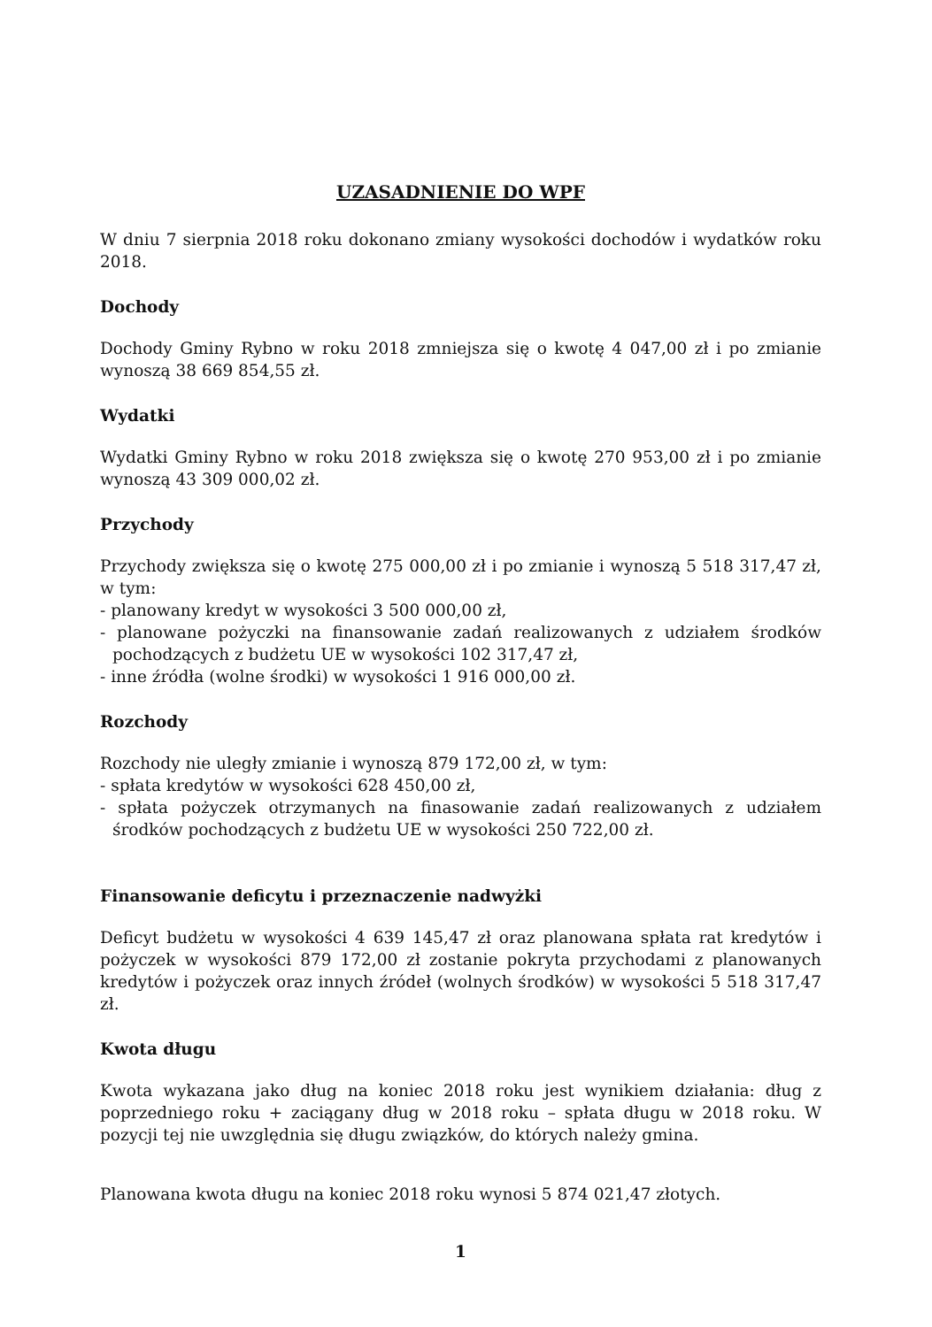UZASADNIENIE DO WPF
W dniu 7 sierpnia 2018 roku dokonano zmiany wysokości dochodów i wydatków roku 2018.
Dochody
Dochody Gminy Rybno w roku 2018 zmniejsza się o kwotę 4 047,00 zł i po zmianie wynoszą 38 669 854,55 zł.
Wydatki
Wydatki Gminy Rybno w roku 2018 zwiększa się o kwotę 270 953,00 zł i po zmianie wynoszą 43 309 000,02 zł.
Przychody
Przychody zwiększa się o kwotę 275 000,00 zł i po zmianie i wynoszą 5 518 317,47 zł, w tym:
- planowany kredyt w wysokości 3 500 000,00 zł,
- planowane pożyczki na finansowanie zadań realizowanych z udziałem środków pochodzących z budżetu UE w wysokości 102 317,47 zł,
- inne źródła (wolne środki) w wysokości 1 916 000,00 zł.
Rozchody
Rozchody nie uległy zmianie i wynoszą 879 172,00 zł, w tym:
- spłata kredytów w wysokości 628 450,00 zł,
- spłata pożyczek otrzymanych na finasowanie zadań realizowanych z udziałem środków pochodzących z budżetu UE w wysokości 250 722,00 zł.
Finansowanie deficytu i przeznaczenie nadwyżki
Deficyt budżetu w wysokości 4 639 145,47 zł oraz planowana spłata rat kredytów i pożyczek w wysokości 879 172,00 zł zostanie pokryta przychodami z planowanych kredytów i pożyczek oraz innych źródeł (wolnych środków) w wysokości 5 518 317,47 zł.
Kwota długu
Kwota wykazana jako dług na koniec 2018 roku jest wynikiem działania: dług z poprzedniego roku + zaciągany dług w 2018 roku – spłata długu w 2018 roku. W pozycji tej nie uwzględnia się długu związków, do których należy gmina.
Planowana kwota długu na koniec 2018 roku wynosi 5 874 021,47 złotych.
1